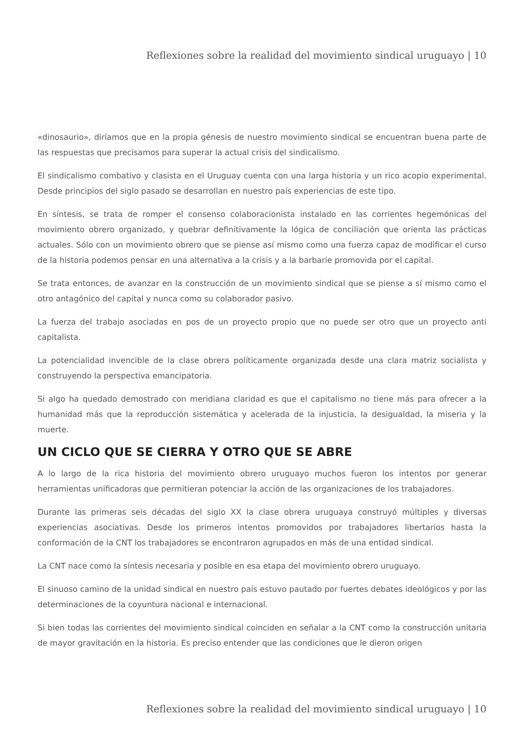Reflexiones sobre la realidad del movimiento sindical uruguayo | 10
«dinosaurio», diríamos que en la propia génesis de nuestro movimiento sindical se encuentran buena parte de las respuestas que precisamos para superar la actual crisis del sindicalismo.
El sindicalismo combativo y clasista en el Uruguay cuenta con una larga historia y un rico acopio experimental. Desde principios del siglo pasado se desarrollan en nuestro país experiencias de este tipo.
En síntesis, se trata de romper el consenso colaboracionista instalado en las corrientes hegemónicas del movimiento obrero organizado, y quebrar definitivamente la lógica de conciliación que orienta las prácticas actuales. Sólo con un movimiento obrero que se piense así mismo como una fuerza capaz de modificar el curso de la historia podemos pensar en una alternativa a la crisis y a la barbarie promovida por el capital.
Se trata entonces, de avanzar en la construcción de un movimiento sindical que se piense a sí mismo como el otro antagónico del capital y nunca como su colaborador pasivo.
La fuerza del trabajo asociadas en pos de un proyecto propio que no puede ser otro que un proyecto anti capitalista.
La potencialidad invencible de la clase obrera políticamente organizada desde una clara matriz socialista y construyendo la perspectiva emancipatoria.
Si algo ha quedado demostrado con meridiana claridad es que el capitalismo no tiene más para ofrecer a la humanidad más que la reproducción sistemática y acelerada de la injusticia, la desigualdad, la miseria y la muerte.
UN CICLO QUE SE CIERRA Y OTRO QUE SE ABRE
A lo largo de la rica historia del movimiento obrero uruguayo muchos fueron los intentos por generar herramientas unificadoras que permitieran potenciar la acción de las organizaciones de los trabajadores.
Durante las primeras seis décadas del siglo XX la clase obrera uruguaya construyó múltiples y diversas experiencias asociativas. Desde los primeros intentos promovidos por trabajadores libertarios hasta la conformación de la CNT los trabajadores se encontraron agrupados en más de una entidad sindical.
La CNT nace como la síntesis necesaria y posible en esa etapa del movimiento obrero uruguayo.
El sinuoso camino de la unidad sindical en nuestro país estuvo pautado por fuertes debates ideológicos y por las determinaciones de la coyuntura nacional e internacional.
Si bien todas las corrientes del movimiento sindical coinciden en señalar a la CNT como la construcción unitaria de mayor gravitación en la historia. Es preciso entender que las condiciones que le dieron origen
Reflexiones sobre la realidad del movimiento sindical uruguayo | 10